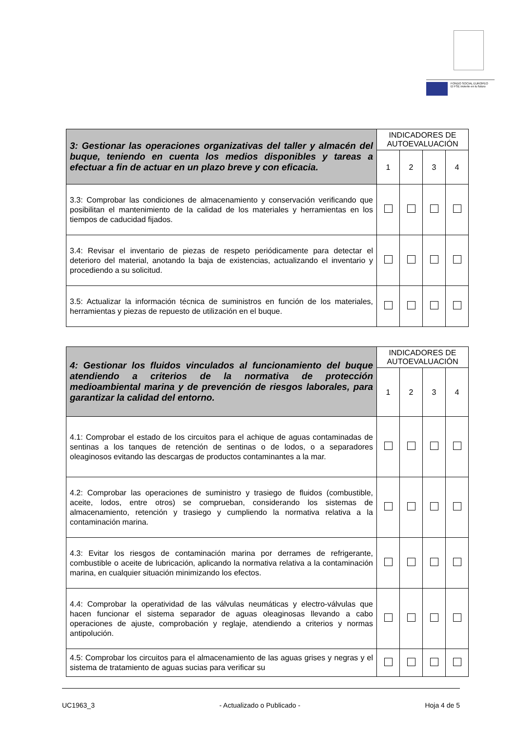FONDO SOCIAL EUROPEO
El FSE invierte en tu futuro
| 3: Gestionar las operaciones organizativas del taller y almacén del buque, teniendo en cuenta los medios disponibles y tareas a efectuar a fin de actuar en un plazo breve y con eficacia. | INDICADORES DE AUTOEVALUACIÓN | | | |
| --- | --- | --- | --- | --- |
| | 1 | 2 | 3 | 4 |
| 3.3: Comprobar las condiciones de almacenamiento y conservación verificando que posibilitan el mantenimiento de la calidad de los materiales y herramientas en los tiempos de caducidad fijados. | | | | |
| 3.4: Revisar el inventario de piezas de respeto periódicamente para detectar el deterioro del material, anotando la baja de existencias, actualizando el inventario y procediendo a su solicitud. | | | | |
| 3.5: Actualizar la información técnica de suministros en función de los materiales, herramientas y piezas de repuesto de utilización en el buque. | | | | |
| 4: Gestionar los fluidos vinculados al funcionamiento del buque atendiendo a criterios de la normativa de protección medioambiental marina y de prevención de riesgos laborales, para garantizar la calidad del entorno. | INDICADORES DE AUTOEVALUACIÓN | | | |
| --- | --- | --- | --- | --- |
| | 1 | 2 | 3 | 4 |
| 4.1: Comprobar el estado de los circuitos para el achique de aguas contaminadas de sentinas a los tanques de retención de sentinas o de lodos, o a separadores oleaginosos evitando las descargas de productos contaminantes a la mar. | | | | |
| 4.2: Comprobar las operaciones de suministro y trasiego de fluidos (combustible, aceite, lodos, entre otros) se comprueban, considerando los sistemas de almacenamiento, retención y trasiego y cumpliendo la normativa relativa a la contaminación marina. | | | | |
| 4.3: Evitar los riesgos de contaminación marina por derrames de refrigerante, combustible o aceite de lubricación, aplicando la normativa relativa a la contaminación marina, en cualquier situación minimizando los efectos. | | | | |
| 4.4: Comprobar la operatividad de las válvulas neumáticas y electro-válvulas que hacen funcionar el sistema separador de aguas oleaginosas llevando a cabo operaciones de ajuste, comprobación y reglaje, atendiendo a criterios y normas antipolución. | | | | |
| 4.5: Comprobar los circuitos para el almacenamiento de las aguas grises y negras y el sistema de tratamiento de aguas sucias para verificar su | | | | |
UC1963_3 - Actualizado o Publicado - Hoja 4 de 5